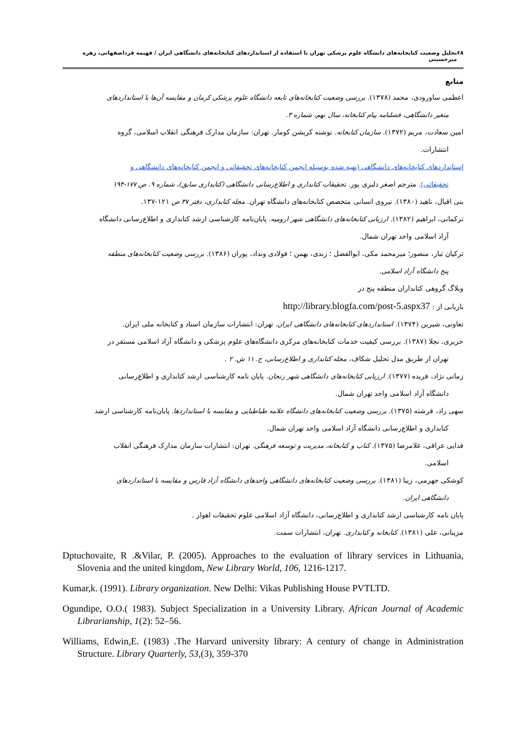۶۸ تحلیل وضعیت کتابخانه‌های دانشگاه علوم پزشکی تهران با استفاده از استانداردهای کتابخانه‌های دانشگاهی ایران / فهیمه فرداصفهانی، زهره میرحسینی
منابع
اعظمی ساورودی، محمد (۱۳۷۸). بررسی وضعیت کتابخانه‌های تابعه دانشگاه علوم پزشکی کرمان و مقایسه آن‌ها با استانداردهای
متغیر دانشگاهی، فصلنامه پیام کتابخانه، سال نهم، شماره ۳.
امین سعادت، مریم (۱۳۷۲). سازمان کتابخانه. نوشته کریشن کومار. تهران: سازمان مدارک فرهنگی انقلاب اسلامی، گروه
انتشارات.
استانداردهای کتابخانه‌های دانشگاهی (تهیه شده بوسیله انجمن کتابخانه‌های تحقیقاتی و انجمن کتابخانه‌های دانشگاهی و
تحقیقاتی). مترجم اصغر دلبری پور. تحقیقات کتابداری و اطلاع‌رسانی دانشگاهی (کتابداری سابق)، شماره ۹. ص ۱۷۷-۱۹۴
بنی اقبال، ناهید (۱۳۸۰). نیروی انسانی متخصص کتابخانه‌های دانشگاه تهران. مجله کتابداری، دفتر ۳۷ ص ۱۲۱-۱۳۷.
ترکمانی، ابراهیم (۱۳۸۲). ارزیابی کتابخانه‌های دانشگاهی شهر ارومیه. پایان‌نامه کارشناسی ارشد کتابداری و اطلاع‌رسانی دانشگاه
آزاد اسلامی واحد تهران شمال.
ترکیان تبار، منصور؛ میرمحمد مکی، ابوالفضل ؛ زندی، بهمن ؛ فولادی ونداد، پوران (۱۳۸۶). بررسی وضعیت کتابخانه‌های منطقه
پنج دانشگاه آزاد اسلامی.
وبلاگ گروهی کتابداران منطقه پنج در
بازیابی از : http://library.blogfa.com/post-5.aspx37
تعاونی، شیرین (۱۳۷۴). استانداردهای کتابخانه‌های دانشگاهی ایران. تهران: انتشارات سازمان اسناد و کتابخانه ملی ایران.
حریری، نجلا (۱۳۸۷). بررسی کیفیت خدمات کتابخانه‌های مرکزی دانشگاه‌های علوم پزشکی و دانشگاه آزاد اسلامی مستقر در
تهران از طریق مدل تحلیل شکاف، مجله کتابداری و اطلاع‌رسانی، ج. ۱۱ ش. ۲ .
زمانی نژاد، فریده (۱۳۷۷). ارزیابی کتابخانه‌های دانشگاهی شهر زنجان. پایان نامه کارشناسی ارشد کتابداری و اطلاع‌رسانی
دانشگاه آزاد اسلامی واحد تهران شمال.
سهی راد، فرشته (۱۳۷۵). بررسی وضعیت کتابخانه‌های دانشگاه علامه طباطبایی و مقایسه با استانداردها. پایان‌نامه کارشناسی ارشد
کتابداری و اطلاع‌رسانی دانشگاه آزاد اسلامی واحد تهران شمال.
فدایی عراقی، غلامرضا (۱۳۷۵). کتاب و کتابخانه، مدیریت و توسعه فرهنگی. تهران: انتشارات سازمان مدارک فرهنگی انقلاب
اسلامی.
کوشکی جهرمی، زیبا (۱۳۸۱). بررسی وضعیت کتابخانه‌های دانشگاهی واحدهای دانشگاه آزاد فارس و مقایسه با استانداردهای
دانشگاهی ایران.
پایان نامه کارشناسی ارشد کتابداری و اطلاع‌رسانی، دانشگاه آزاد اسلامی علوم تحقیقات اهواز .
مزینانی، علی (۱۳۸۱). کتابخانه و کتابداری. تهران، انتشارات سمت.
Dptuchovaite, R .&Vilar, P. (2005). Approaches to the evaluation of library services in Lithuania, Slovenia and the united kingdom, New Library World, 106, 1216-1217.
Kumar,k. (1991). Library organization. New Delhi: Vikas Publishing House PVTLTD.
Ogundipe, O.O.( 1983). Subject Specialization in a University Library. African Journal of Academic Librarianship, 1(2): 52–56.
Williams, Edwin,E. (1983) .The Harvard university library: A century of change in Administration Structure. Library Quarterly, 53,(3), 359-370